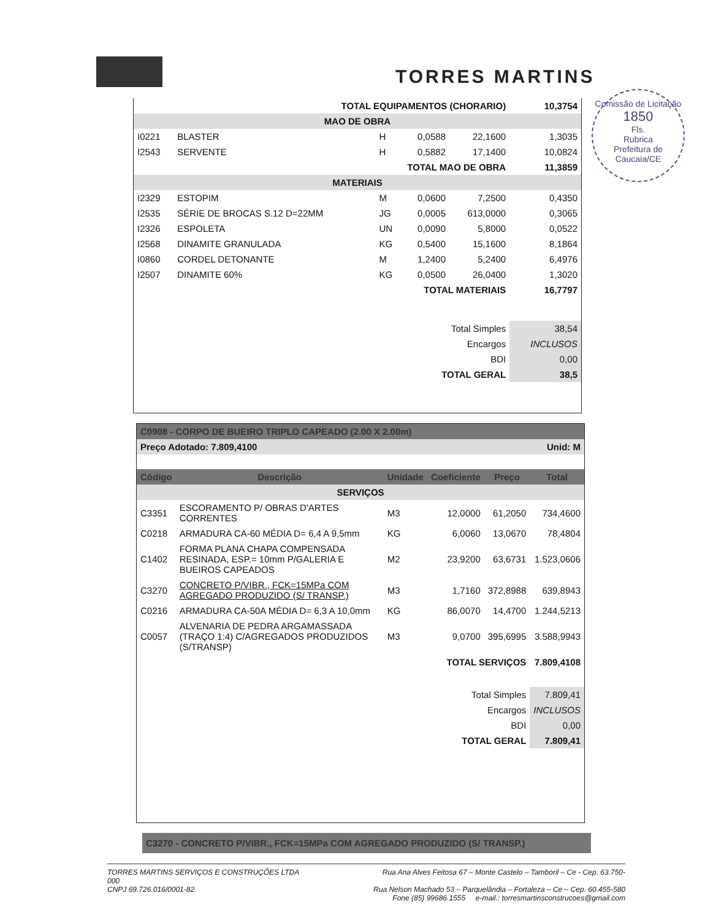TORRES MARTINS
Comissão de Licitação
1850
Fls.
Rubrica
Prefeitura de Caucaia/CE
| TOTAL EQUIPAMENTOS (CHORARIO) | | | | | 10,3754 |
| MAO DE OBRA | | | | | |
| I0221 | BLASTER | H | 0,0588 | 22,1600 | 1,3035 |
| I2543 | SERVENTE | H | 0,5882 | 17,1400 | 10,0824 |
| TOTAL MAO DE OBRA | | | | | 11,3859 |
| MATERIAIS | | | | | |
| I2329 | ESTOPIM | M | 0,0600 | 7,2500 | 0,4350 |
| I2535 | SÉRIE DE BROCAS S.12 D=22MM | JG | 0,0005 | 613,0000 | 0,3065 |
| I2326 | ESPOLETA | UN | 0,0090 | 5,8000 | 0,0522 |
| I2568 | DINAMITE GRANULADA | KG | 0,5400 | 15,1600 | 8,1864 |
| I0860 | CORDEL DETONANTE | M | 1,2400 | 5,2400 | 6,4976 |
| I2507 | DINAMITE 60% | KG | 0,0500 | 26,0400 | 1,3020 |
| TOTAL MATERIAIS | | | | | 16,7797 |
| Total Simples | | | | | 38,54 |
| Encargos | | | | | INCLUSOS |
| BDI | | | | | 0,00 |
| TOTAL GERAL | | | | | 38,5 |
| C0908 - CORPO DE BUEIRO TRIPLO CAPEADO (2.00 X 2.00m) | | | | | |
| Preço Adotado: 7.809,4100 | | | | Unid: M | |
| Código | Descrição | Unidade | Coeficiente | Preço | Total |
| SERVIÇOS | | | | | |
| C3351 | ESCORAMENTO P/ OBRAS D'ARTES CORRENTES | M3 | 12,0000 | 61,2050 | 734,4600 |
| C0218 | ARMADURA CA-60 MÉDIA D= 6,4 A 9,5mm | KG | 6,0060 | 13,0670 | 78,4804 |
| C1402 | FORMA PLANA CHAPA COMPENSADA RESINADA, ESP.= 10mm P/GALERIA E BUEIROS CAPEADOS | M2 | 23,9200 | 63,6731 | 1.523,0606 |
| C3270 | CONCRETO P/VIBR., FCK=15MPa COM AGREGADO PRODUZIDO (S/ TRANSP.) | M3 | 1,7160 | 372,8988 | 639,8943 |
| C0216 | ARMADURA CA-50A MÉDIA D= 6,3 A 10,0mm | KG | 86,0070 | 14,4700 | 1.244,5213 |
| C0057 | ALVENARIA DE PEDRA ARGAMASSADA (TRAÇO 1:4) C/AGREGADOS PRODUZIDOS (S/TRANSP) | M3 | 9,0700 | 395,6995 | 3.588,9943 |
| TOTAL SERVIÇOS | | | | | 7.809,4108 |
| Total Simples | | | | | 7.809,41 |
| Encargos | | | | | INCLUSOS |
| BDI | | | | | 0,00 |
| TOTAL GERAL | | | | | 7.809,41 |
C3270 - CONCRETO P/VIBR., FCK=15MPa COM AGREGADO PRODUZIDO (S/ TRANSP.)
TORRES MARTINS SERVIÇOS E CONSTRUÇÕES LTDA
000
CNPJ 69.726.016/0001-82
Rua Ana Alves Feitosa 67 – Monte Castelo – Tamboril – Ce - Cep. 63.750-
Rua Nelson Machado 53 – Parquelândia – Fortaleza – Ce – Cep. 60.455-580
Fone (85) 99686.1555 e-mail.: torresmartinsconstrucoes@gmail.com